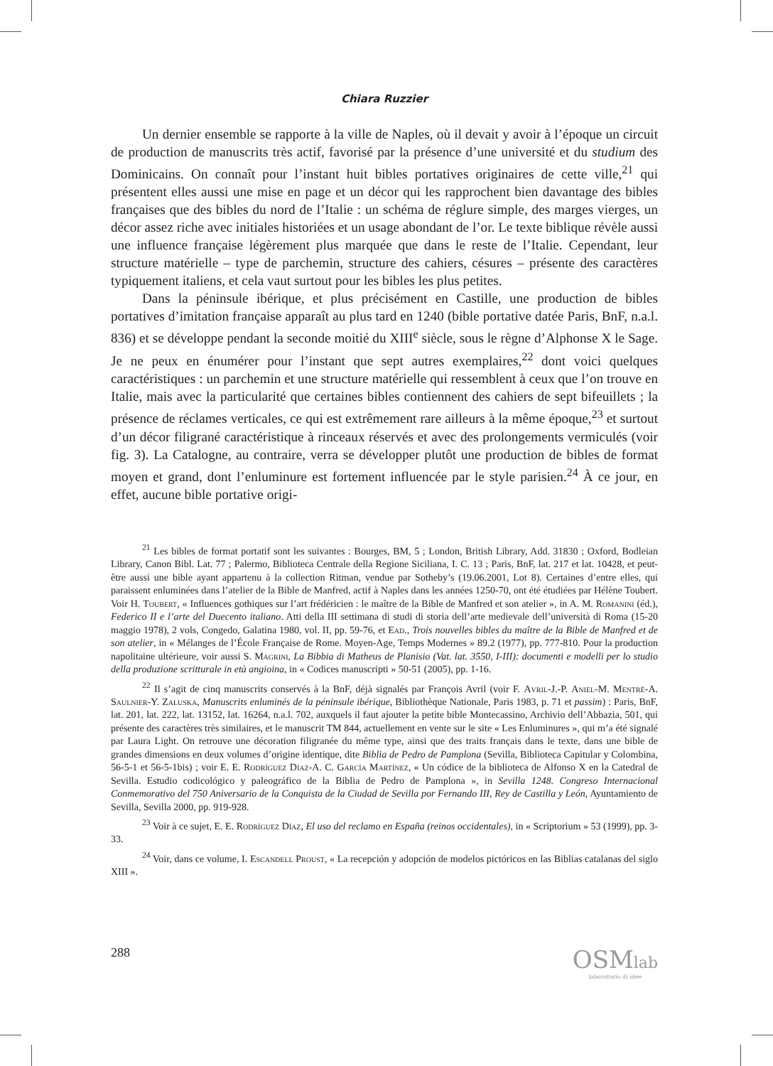Chiara Ruzzier
Un dernier ensemble se rapporte à la ville de Naples, où il devait y avoir à l’époque un circuit de production de manuscrits très actif, favorisé par la présence d’une université et du studium des Dominicains. On connaît pour l’instant huit bibles portatives originaires de cette ville,<sup>21</sup> qui présentent elles aussi une mise en page et un décor qui les rapprochent bien davantage des bibles françaises que des bibles du nord de l’Italie : un schéma de réglure simple, des marges vierges, un décor assez riche avec initiales historiées et un usage abondant de l’or. Le texte biblique révèle aussi une influence française légèrement plus marquée que dans le reste de l’Italie. Cependant, leur structure matérielle – type de parchemin, structure des cahiers, césures – présente des caractères typiquement italiens, et cela vaut surtout pour les bibles les plus petites.
Dans la péninsule ibérique, et plus précisément en Castille, une production de bibles portatives d’imitation française apparaît au plus tard en 1240 (bible portative datée Paris, BnF, n.a.l. 836) et se développe pendant la seconde moitié du XIII<sup>e</sup> siècle, sous le règne d’Alphonse X le Sage. Je ne peux en énumérer pour l’instant que sept autres exemplaires,<sup>22</sup> dont voici quelques caractéristiques : un parchemin et une structure matérielle qui ressemblent à ceux que l’on trouve en Italie, mais avec la particularité que certaines bibles contiennent des cahiers de sept bifeuillets ; la présence de réclames verticales, ce qui est extrêmement rare ailleurs à la même époque,<sup>23</sup> et surtout d’un décor filigrané caractéristique à rinceaux réservés et avec des prolongements vermiculés (voir fig. 3). La Catalogne, au contraire, verra se développer plutôt une production de bibles de format moyen et grand, dont l’enluminure est fortement influencée par le style parisien.<sup>24</sup> À ce jour, en effet, aucune bible portative origi-
<sup>21</sup> Les bibles de format portatif sont les suivantes : Bourges, BM, 5 ; London, British Library, Add. 31830 ; Oxford, Bodleian Library, Canon Bibl. Lat. 77 ; Palermo, Biblioteca Centrale della Regione Siciliana, I. C. 13 ; Paris, BnF, lat. 217 et lat. 10428, et peut-être aussi une bible ayant appartenu à la collection Ritman, vendue par Sotheby’s (19.06.2001, Lot 8). Certaines d’entre elles, qui paraissent enluminées dans l’atelier de la Bible de Manfred, actif à Naples dans les années 1250-70, ont été étudiées par Hélène Toubert. Voir H. Toubert, « Influences gothiques sur l’art frédéricien : le maître de la Bible de Manfred et son atelier », in A. M. Romanini (éd.), Federico II e l’arte del Duecento italiano. Atti della III settimana di studi di storia dell’arte medievale dell’università di Roma (15-20 maggio 1978), 2 vols, Congedo, Galatina 1980, vol. II, pp. 59-76, et Ead., Trois nouvelles bibles du maître de la Bible de Manfred et de son atelier, in « Mélanges de l’École Française de Rome. Moyen-Age, Temps Modernes » 89.2 (1977), pp. 777-810. Pour la production napolitaine ultérieure, voir aussi S. Magrini, La Bibbia di Matheus de Planisio (Vat. lat. 3550, I-III): documenti e modelli per lo studio della produzione scritturale in età angioina, in « Codices manuscripti » 50-51 (2005), pp. 1-16.
<sup>22</sup> Il s’agit de cinq manuscrits conservés à la BnF, déjà signalés par François Avril (voir F. Avril-J.-P. Aniel-M. Mentré-A. Saulnier-Y. Załuska, Manuscrits enluminés de la péninsule ibérique, Bibliothèque Nationale, Paris 1983, p. 71 et passim) : Paris, BnF, lat. 201, lat. 222, lat. 13152, lat. 16264, n.a.l. 702, auxquels il faut ajouter la petite bible Montecassino, Archivio dell’Abbazia, 501, qui présente des caractères très similaires, et le manuscrit TM 844, actuellement en vente sur le site « Les Enluminures », qui m’a été signalé par Laura Light. On retrouve une décoration filigranée du même type, ainsi que des traits français dans le texte, dans une bible de grandes dimensions en deux volumes d’origine identique, dite Biblia de Pedro de Pamplona (Sevilla, Biblioteca Capitular y Colombina, 56-5-1 et 56-5-1bis) ; voir E. E. Rodríguez Díaz-A. C. García Martínez, « Un códice de la biblioteca de Alfonso X en la Catedral de Sevilla. Estudio codicológico y paleográfico de la Biblia de Pedro de Pamplona », in Sevilla 1248. Congreso Internacional Conmemorativo del 750 Aniversario de la Conquista de la Ciudad de Sevilla por Fernando III, Rey de Castilla y León, Ayuntamiento de Sevilla, Sevilla 2000, pp. 919-928.
<sup>23</sup> Voir à ce sujet, E. E. Rodríguez Díaz, El uso del reclamo en España (reinos occidentales), in « Scriptorium » 53 (1999), pp. 3-33.
<sup>24</sup> Voir, dans ce volume, I. Escandell Proust, « La recepción y adopción de modelos pictóricos en las Biblias catalanas del siglo XIII ».
288
OSMlab
laboratorio di idee